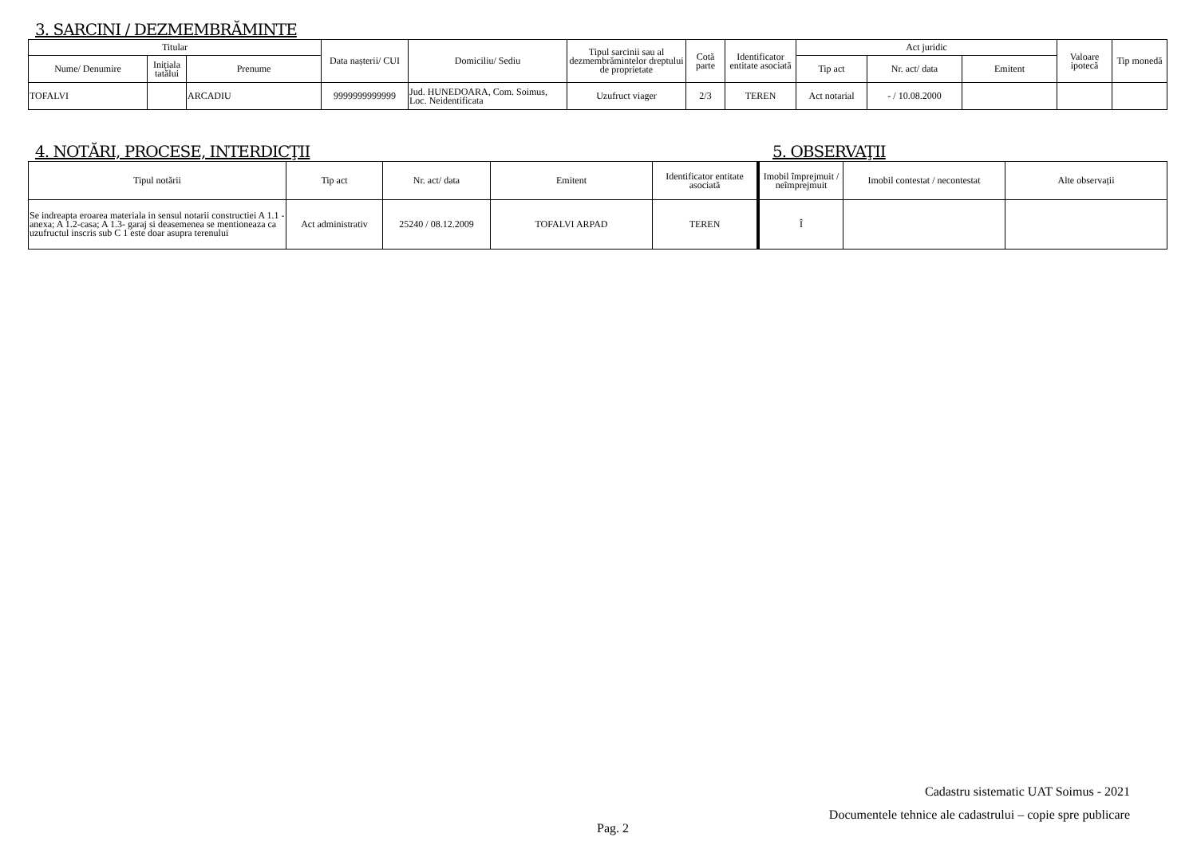3. SARCINI / DEZMEMBRĂMINTE
| Titular | | | Data nașterii/ CUI | Domiciliu/ Sediu | Tipul sarcinii sau al dezmembrămintelor dreptului de proprietate | Cotă parte | Identificator entitate asociată | Act juridic | | | Valoare ipotecă | Tip monedă |
| --- | --- | --- | --- | --- | --- | --- | --- | --- | --- | --- | --- | --- |
| Nume/ Denumire | Inițiala tatălui | Prenume | | | | | | Tip act | Nr. act/ data | Emitent | | |
| TOFALVI | | ARCADIU | 9999999999999 | Jud. HUNEDOARA, Com. Soimus, Loc. Neidentificata | Uzufruct viager | 2/3 | TEREN | Act notarial | - / 10.08.2000 | | | |
4. NOTĂRI, PROCESE, INTERDICŢII 5. OBSERVAŢII
| Tipul notării | Tip act | Nr. act/ data | Emitent | Identificator entitate asociată | Imobil împrejmuit / neîmprejmuit | Imobil contestat / necontestat | Alte observații |
| --- | --- | --- | --- | --- | --- | --- | --- |
| Se indreapta eroarea materiala in sensul notarii constructiei A 1.1 -anexa; A 1.2-casa; A 1.3- garaj si deasemenea se mentioneaza ca uzufructul inscris sub C 1 este doar asupra terenului | Act administrativ | 25240 / 08.12.2009 | TOFALVI ARPAD | TEREN | Î | | |
Cadastru sistematic UAT Soimus - 2021
Documentele tehnice ale cadastrului – copie spre publicare
Pag. 2